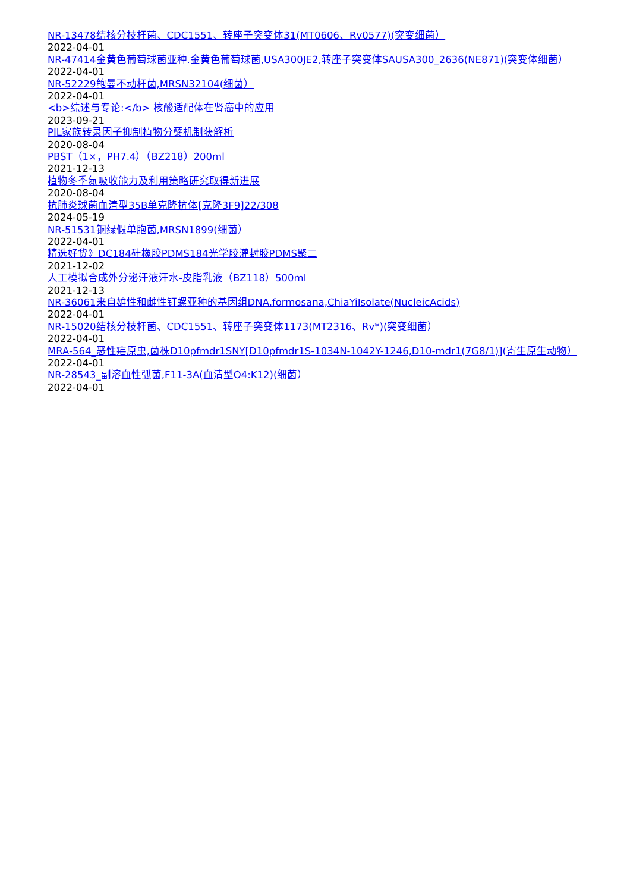NR-13478结核分枝杆菌、CDC1551、转座子突变体31(MT0606、Rv0577)(突变细菌）
2022-04-01
NR-47414金黄色葡萄球菌亚种.金黄色葡萄球菌,USA300JE2,转座子突变体SAUSA300_2636(NE871)(突变体细菌）
2022-04-01
NR-52229鲍曼不动杆菌,MRSN32104(细菌）
2022-04-01
<b>综述与专论:</b> 核酸适配体在肾癌中的应用
2023-09-21
PIL家族转录因子抑制植物分蘖机制获解析
2020-08-04
PBST（1×，PH7.4）（BZ218）200ml
2021-12-13
植物冬季氮吸收能力及利用策略研究取得新进展
2020-08-04
抗肺炎球菌血清型35B单克隆抗体[克隆3F9]22/308
2024-05-19
NR-51531铜绿假单胞菌,MRSN1899(细菌）
2022-04-01
精选好货》DC184硅橡胶PDMS184光学胶灌封胶PDMS聚二
2021-12-02
人工模拟合成外分泌汗液汗水-皮脂乳液（BZ118）500ml
2021-12-13
NR-36061来自雄性和雌性钉螺亚种的基因组DNA.formosana,ChiaYiIsolate(NucleicAcids)
2022-04-01
NR-15020结核分枝杆菌、CDC1551、转座子突变体1173(MT2316、Rv*)(突变细菌）
2022-04-01
MRA-564_恶性疟原虫,菌株D10pfmdr1SNY[D10pfmdr1S-1034N-1042Y-1246,D10-mdr1(7G8/1)](寄生原生动物）
2022-04-01
NR-28543_副溶血性弧菌,F11-3A(血清型O4:K12)(细菌）
2022-04-01